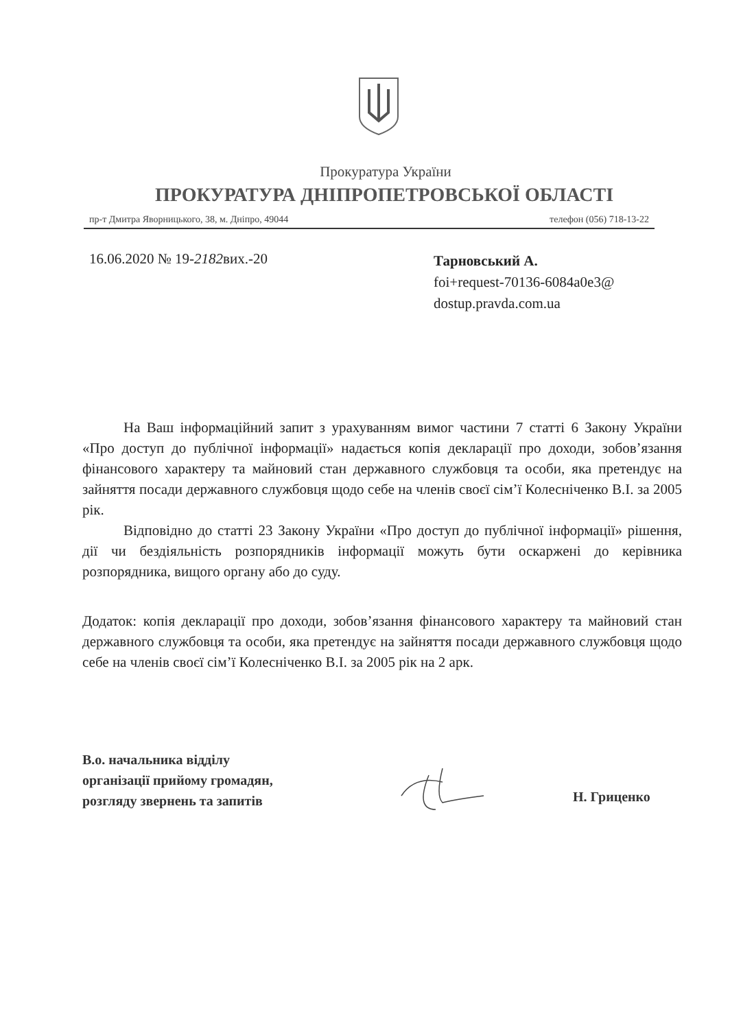Прокуратура України
ПРОКУРАТУРА ДНІПРОПЕТРОВСЬКОЇ ОБЛАСТІ
пр-т Дмитра Яворницького, 38, м. Дніпро, 49044 телефон (056) 718-13-22
16.06.2020 № 19-2182вих.-20
Тарновський А.
foi+request-70136-6084a0e3@
dostup.pravda.com.ua
На Ваш інформаційний запит з урахуванням вимог частини 7 статті 6 Закону України «Про доступ до публічної інформації» надається копія декларації про доходи, зобов’язання фінансового характеру та майновий стан державного службовця та особи, яка претендує на зайняття посади державного службовця щодо себе на членів своєї сім’ї Колесніченко В.І. за 2005 рік.
Відповідно до статті 23 Закону України «Про доступ до публічної інформації» рішення, дії чи бездіяльність розпорядників інформації можуть бути оскаржені до керівника розпорядника, вищого органу або до суду.
Додаток: копія декларації про доходи, зобов’язання фінансового характеру та майновий стан державного службовця та особи, яка претендує на зайняття посади державного службовця щодо себе на членів своєї сім’ї Колесніченко В.І. за 2005 рік на 2 арк.
В.о. начальника відділу
організації прийому громадян,
розгляду звернень та запитів
Н. Гриценко